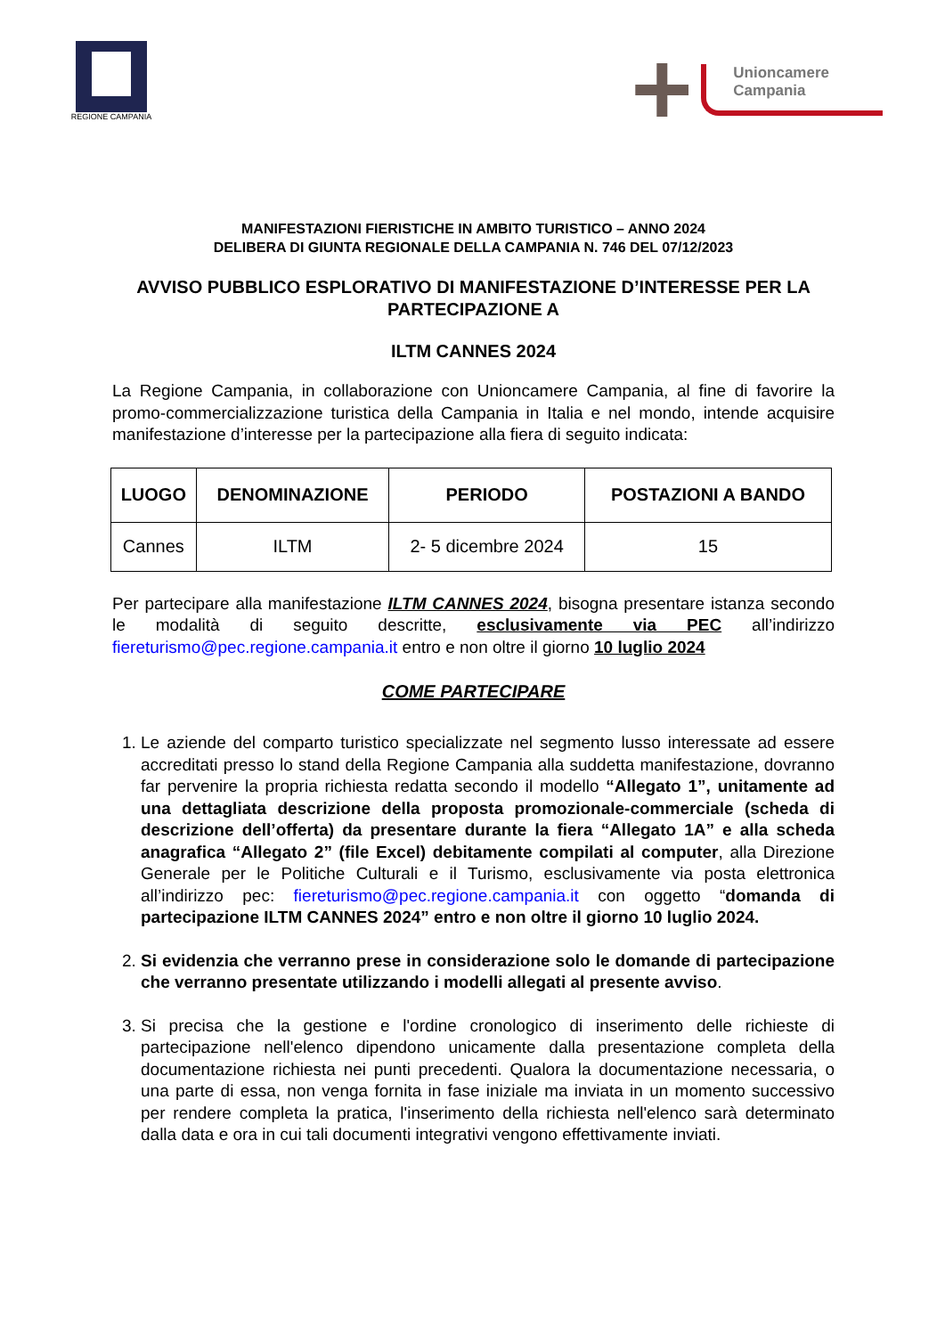REGIONE CAMPANIA
Unioncamere
Campania
MANIFESTAZIONI FIERISTICHE IN AMBITO TURISTICO – ANNO 2024
DELIBERA DI GIUNTA REGIONALE DELLA CAMPANIA N. 746 DEL 07/12/2023
AVVISO PUBBLICO ESPLORATIVO DI MANIFESTAZIONE D’INTERESSE PER LA PARTECIPAZIONE A
ILTM CANNES 2024
La Regione Campania, in collaborazione con Unioncamere Campania, al fine di favorire la promo-commercializzazione turistica della Campania in Italia e nel mondo, intende acquisire manifestazione d’interesse per la partecipazione alla fiera di seguito indicata:
| LUOGO | DENOMINAZIONE | PERIODO | POSTAZIONI A BANDO |
| --- | --- | --- | --- |
| Cannes | ILTM | 2- 5 dicembre 2024 | 15 |
Per partecipare alla manifestazione ILTM CANNES 2024, bisogna presentare istanza secondo le modalità di seguito descritte, esclusivamente via PEC all’indirizzo fiereturismo@pec.regione.campania.it entro e non oltre il giorno 10 luglio 2024
COME PARTECIPARE
1. Le aziende del comparto turistico specializzate nel segmento lusso interessate ad essere accreditati presso lo stand della Regione Campania alla suddetta manifestazione, dovranno far pervenire la propria richiesta redatta secondo il modello “Allegato 1”, unitamente ad una dettagliata descrizione della proposta promozionale-commerciale (scheda di descrizione dell’offerta) da presentare durante la fiera “Allegato 1A” e alla scheda anagrafica “Allegato 2” (file Excel) debitamente compilati al computer, alla Direzione Generale per le Politiche Culturali e il Turismo, esclusivamente via posta elettronica all’indirizzo pec: fiereturismo@pec.regione.campania.it con oggetto “domanda di partecipazione ILTM CANNES 2024” entro e non oltre il giorno 10 luglio 2024.
2. Si evidenzia che verranno prese in considerazione solo le domande di partecipazione che verranno presentate utilizzando i modelli allegati al presente avviso.
3. Si precisa che la gestione e l'ordine cronologico di inserimento delle richieste di partecipazione nell'elenco dipendono unicamente dalla presentazione completa della documentazione richiesta nei punti precedenti. Qualora la documentazione necessaria, o una parte di essa, non venga fornita in fase iniziale ma inviata in un momento successivo per rendere completa la pratica, l'inserimento della richiesta nell'elenco sarà determinato dalla data e ora in cui tali documenti integrativi vengono effettivamente inviati.